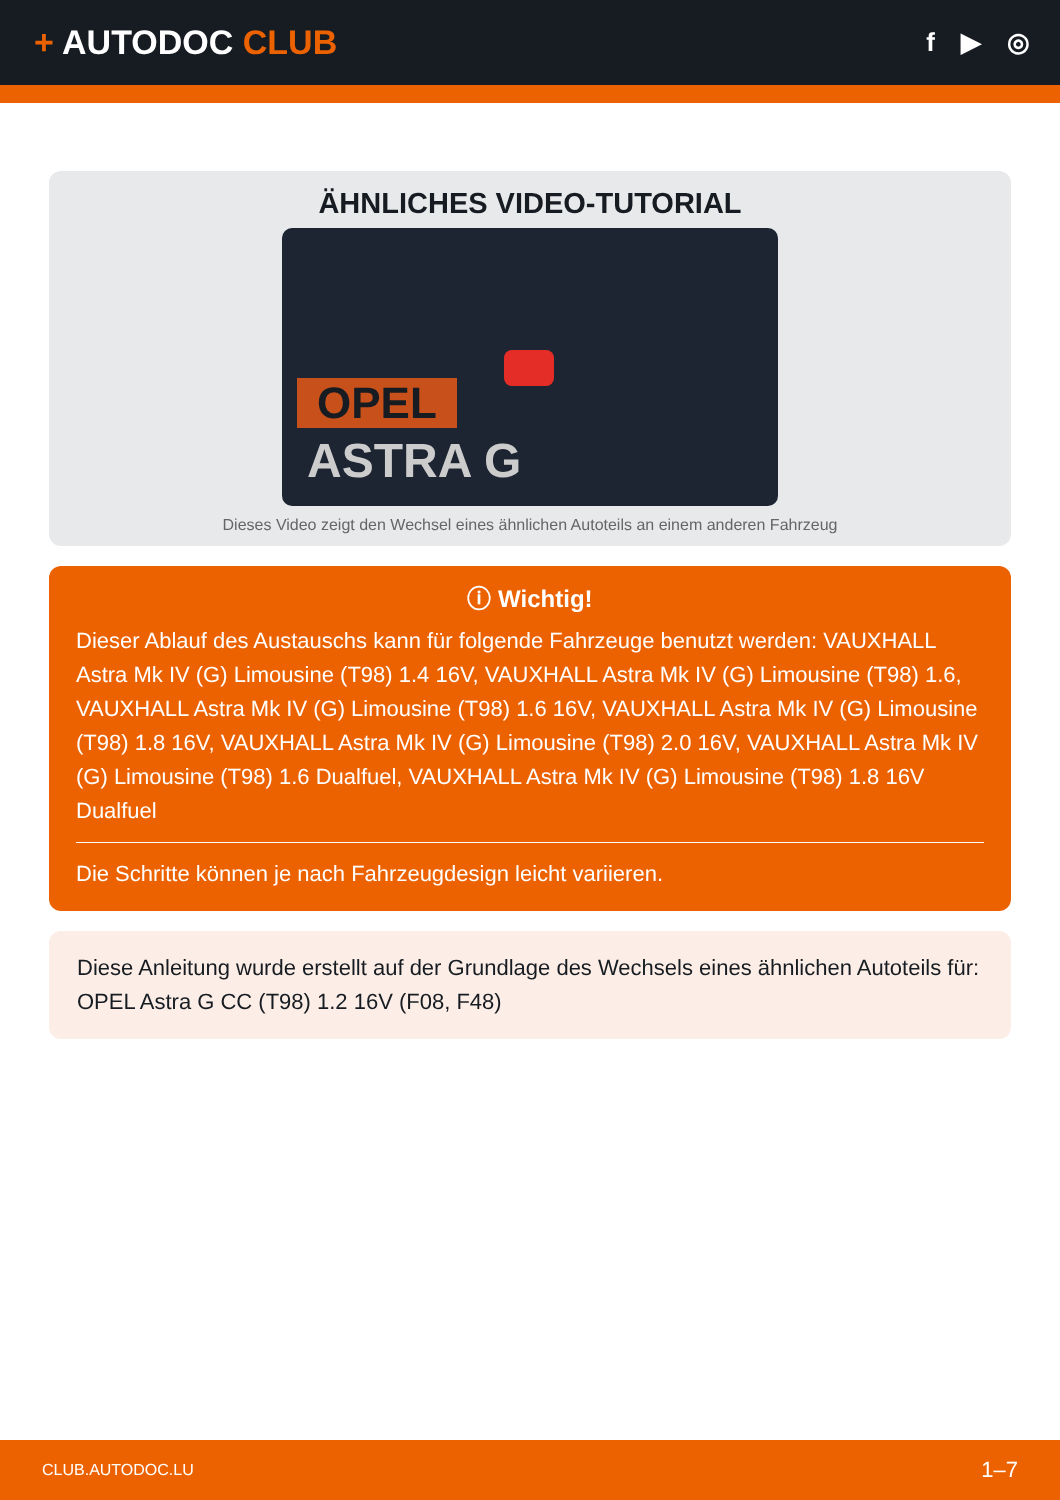+ AUTODOC CLUB
f ▶ ◎
ÄHNLICHES VIDEO-TUTORIAL
OPEL
ASTRA G
Dieses Video zeigt den Wechsel eines ähnlichen Autoteils an einem anderen Fahrzeug
ⓘ Wichtig!
Dieser Ablauf des Austauschs kann für folgende Fahrzeuge benutzt werden: VAUXHALL Astra Mk IV (G) Limousine (T98) 1.4 16V, VAUXHALL Astra Mk IV (G) Limousine (T98) 1.6, VAUXHALL Astra Mk IV (G) Limousine (T98) 1.6 16V, VAUXHALL Astra Mk IV (G) Limousine (T98) 1.8 16V, VAUXHALL Astra Mk IV (G) Limousine (T98) 2.0 16V, VAUXHALL Astra Mk IV (G) Limousine (T98) 1.6 Dualfuel, VAUXHALL Astra Mk IV (G) Limousine (T98) 1.8 16V Dualfuel
Die Schritte können je nach Fahrzeugdesign leicht variieren.
Diese Anleitung wurde erstellt auf der Grundlage des Wechsels eines ähnlichen Autoteils für: OPEL Astra G CC (T98) 1.2 16V (F08, F48)
CLUB.AUTODOC.LU 1–7